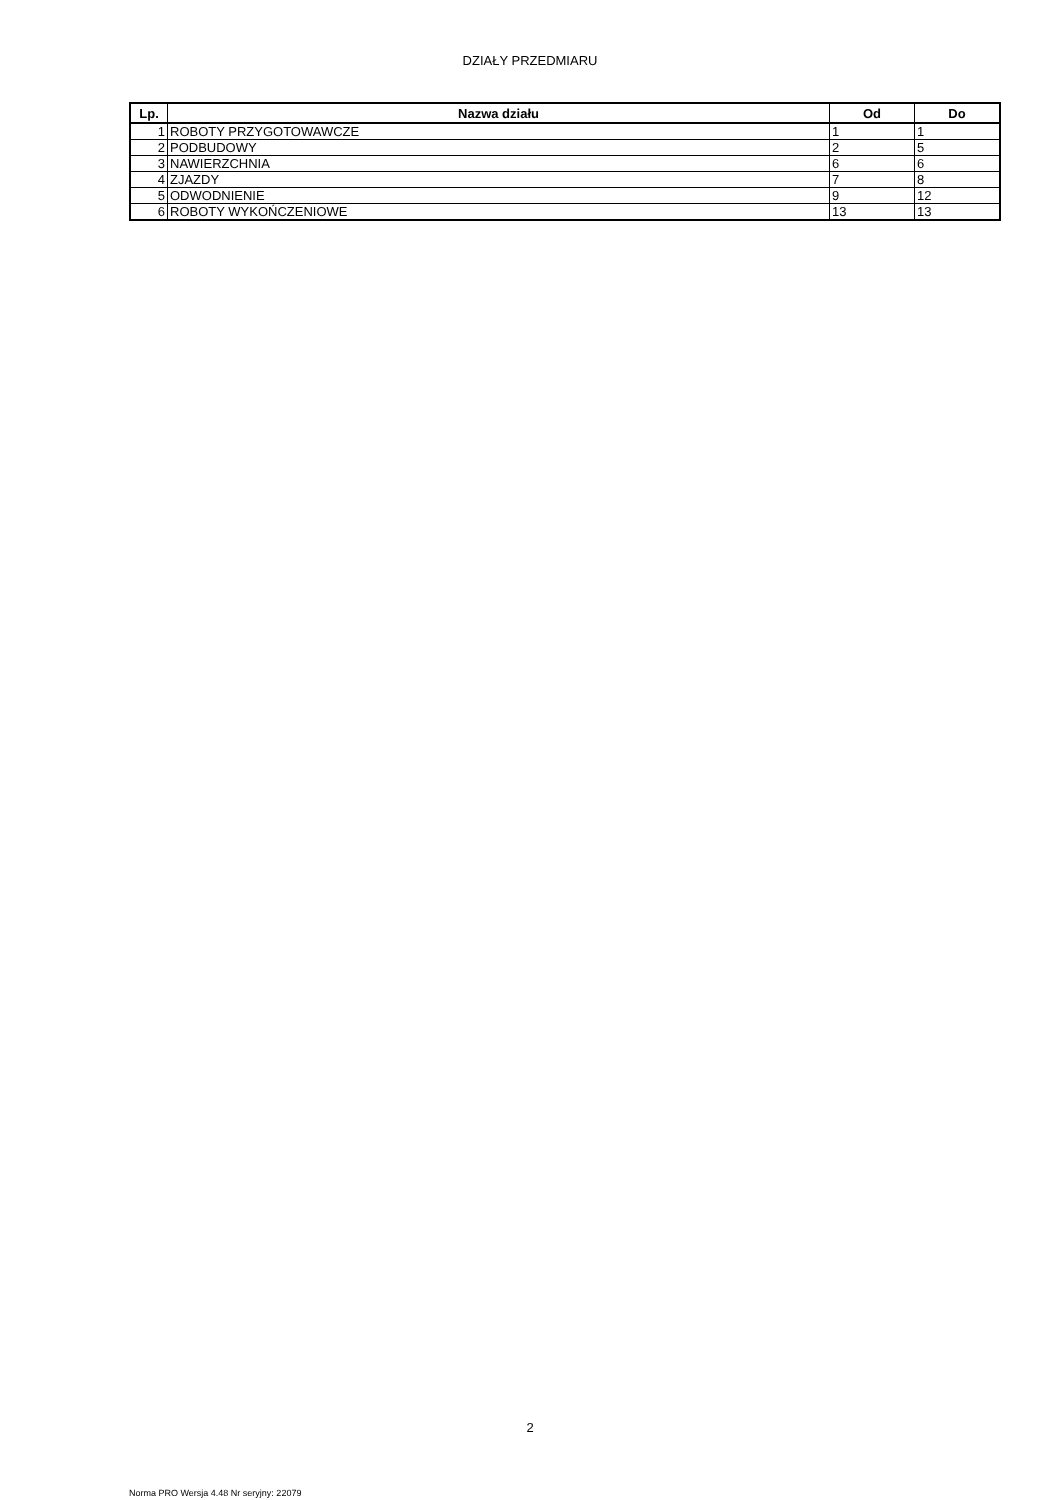DZIAŁY PRZEDMIARU
| Lp. | Nazwa działu | Od | Do |
| --- | --- | --- | --- |
| 1 | ROBOTY PRZYGOTOWAWCZE | 1 | 1 |
| 2 | PODBUDOWY | 2 | 5 |
| 3 | NAWIERZCHNIA | 6 | 6 |
| 4 | ZJAZDY | 7 | 8 |
| 5 | ODWODNIENIE | 9 | 12 |
| 6 | ROBOTY WYKOŃCZENIOWE | 13 | 13 |
2
Norma PRO Wersja 4.48 Nr seryjny: 22079